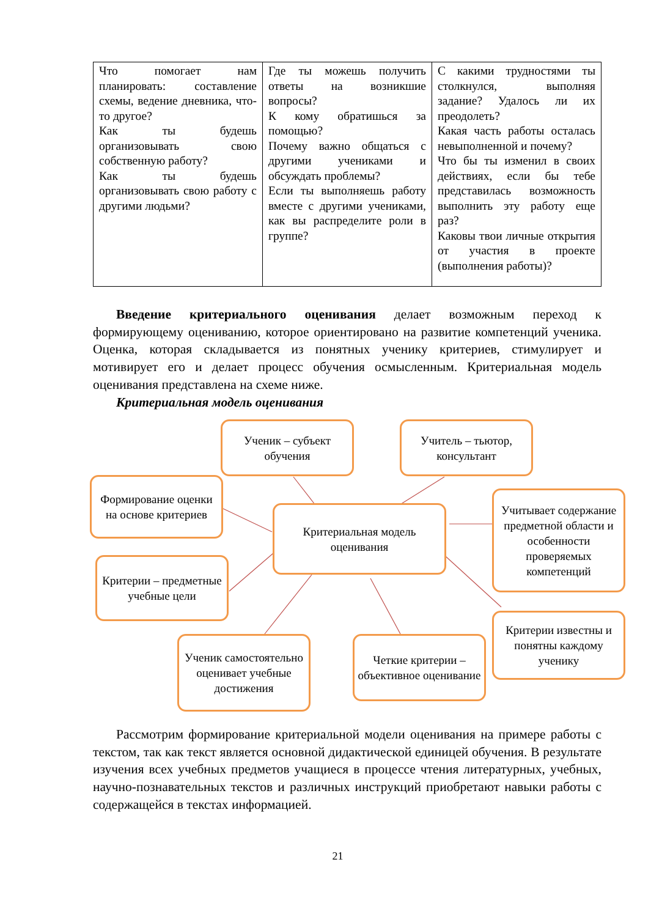| Что помогает нам планировать: составление схемы, ведение дневника, что-то другое? Как ты будешь организовывать свою собственную работу? Как ты будешь организовывать свою работу с другими людьми? | Где ты можешь получить ответы на возникшие вопросы? К кому обратишься за помощью? Почему важно общаться с другими учениками и обсуждать проблемы? Если ты выполняешь работу вместе с другими учениками, как вы распределите роли в группе? | С какими трудностями ты столкнулся, выполняя задание? Удалось ли их преодолеть? Какая часть работы осталась невыполненной и почему? Что бы ты изменил в своих действиях, если бы тебе представилась возможность выполнить эту работу еще раз? Каковы твои личные открытия от участия в проекте (выполнения работы)? |
Введение критериального оценивания делает возможным переход к формирующему оцениванию, которое ориентировано на развитие компетенций ученика. Оценка, которая складывается из понятных ученику критериев, стимулирует и мотивирует его и делает процесс обучения осмысленным. Критериальная модель оценивания представлена на схеме ниже.
Критериальная модель оценивания
Ученик – субъект обучения
Учитель – тьютор, консультант
Формирование оценки на основе критериев
Критериальная модель оценивания
Учитывает содержание предметной области и особенности проверяемых компетенций
Критерии – предметные учебные цели
Критерии известны и понятны каждому ученику
Ученик самостоятельно оценивает учебные достижения
Четкие критерии – объективное оценивание
Рассмотрим формирование критериальной модели оценивания на примере работы с текстом, так как текст является основной дидактической единицей обучения. В результате изучения всех учебных предметов учащиеся в процессе чтения литературных, учебных, научно-познавательных текстов и различных инструкций приобретают навыки работы с содержащейся в текстах информацией.
21